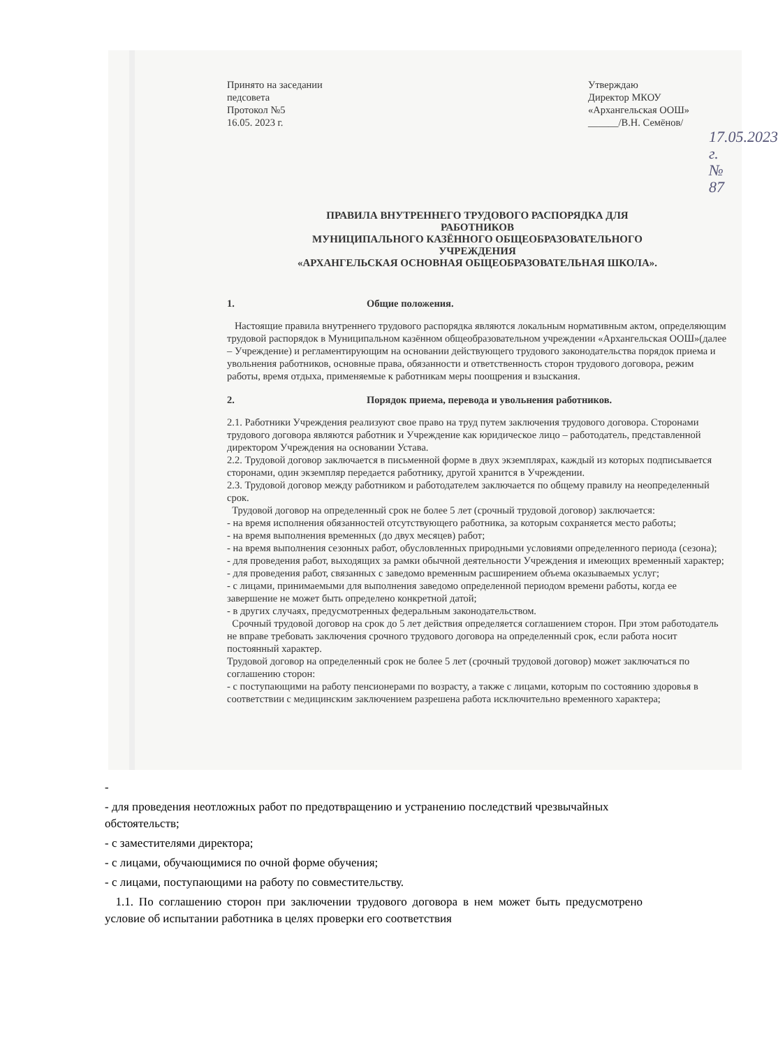Принято на заседании
педсовета
Протокол №5
16.05. 2023 г.
Утверждаю
Директор МКОУ
«Архангельская ООШ»
______/В.Н. Семёнов/
17.05.2023 г.
№ 87
ПРАВИЛА ВНУТРЕННЕГО ТРУДОВОГО РАСПОРЯДКА ДЛЯ
РАБОТНИКОВ
МУНИЦИПАЛЬНОГО КАЗЁННОГО ОБЩЕОБРАЗОВАТЕЛЬНОГО
УЧРЕЖДЕНИЯ
«АРХАНГЕЛЬСКАЯ ОСНОВНАЯ ОБЩЕОБРАЗОВАТЕЛЬНАЯ ШКОЛА».
1. Общие положения.
Настоящие правила внутреннего трудового распорядка являются локальным нормативным актом, определяющим трудовой распорядок в Муниципальном казённом общеобразовательном учреждении «Архангельская ООШ»(далее – Учреждение) и регламентирующим на основании действующего трудового законодательства порядок приема и увольнения работников, основные права, обязанности и ответственность сторон трудового договора, режим работы, время отдыха, применяемые к работникам меры поощрения и взыскания.
2. Порядок приема, перевода и увольнения работников.
2.1. Работники Учреждения реализуют свое право на труд путем заключения трудового договора. Сторонами трудового договора являются работник и Учреждение как юридическое лицо – работодатель, представленной директором Учреждения на основании Устава.
2.2. Трудовой договор заключается в письменной форме в двух экземплярах, каждый из которых подписывается сторонами, один экземпляр передается работнику, другой хранится в Учреждении.
2.3. Трудовой договор между работником и работодателем заключается по общему правилу на неопределенный срок.
Трудовой договор на определенный срок не более 5 лет (срочный трудовой договор) заключается:
- на время исполнения обязанностей отсутствующего работника, за которым сохраняется место работы;
- на время выполнения временных (до двух месяцев) работ;
- на время выполнения сезонных работ, обусловленных природными условиями определенного периода (сезона);
- для проведения работ, выходящих за рамки обычной деятельности Учреждения и имеющих временный характер;
- для проведения работ, связанных с заведомо временным расширением объема оказываемых услуг;
- с лицами, принимаемыми для выполнения заведомо определенной периодом времени работы, когда ее завершение не может быть определено конкретной датой;
- в других случаях, предусмотренных федеральным законодательством.
Срочный трудовой договор на срок до 5 лет действия определяется соглашением сторон. При этом работодатель не вправе требовать заключения срочного трудового договора на определенный срок, если работа носит постоянный характер.
Трудовой договор на определенный срок не более 5 лет (срочный трудовой договор) может заключаться по соглашению сторон:
- с поступающими на работу пенсионерами по возрасту, а также с лицами, которым по состоянию здоровья в соответствии с медицинским заключением разрешена работа исключительно временного характера;
-
- для проведения неотложных работ по предотвращению и устранению последствий чрезвычайных обстоятельств;
- с заместителями директора;
- с лицами, обучающимися по очной форме обучения;
- с лицами, поступающими на работу по совместительству.
1.1. По соглашению сторон при заключении трудового договора в нем может быть предусмотрено условие об испытании работника в целях проверки его соответствия